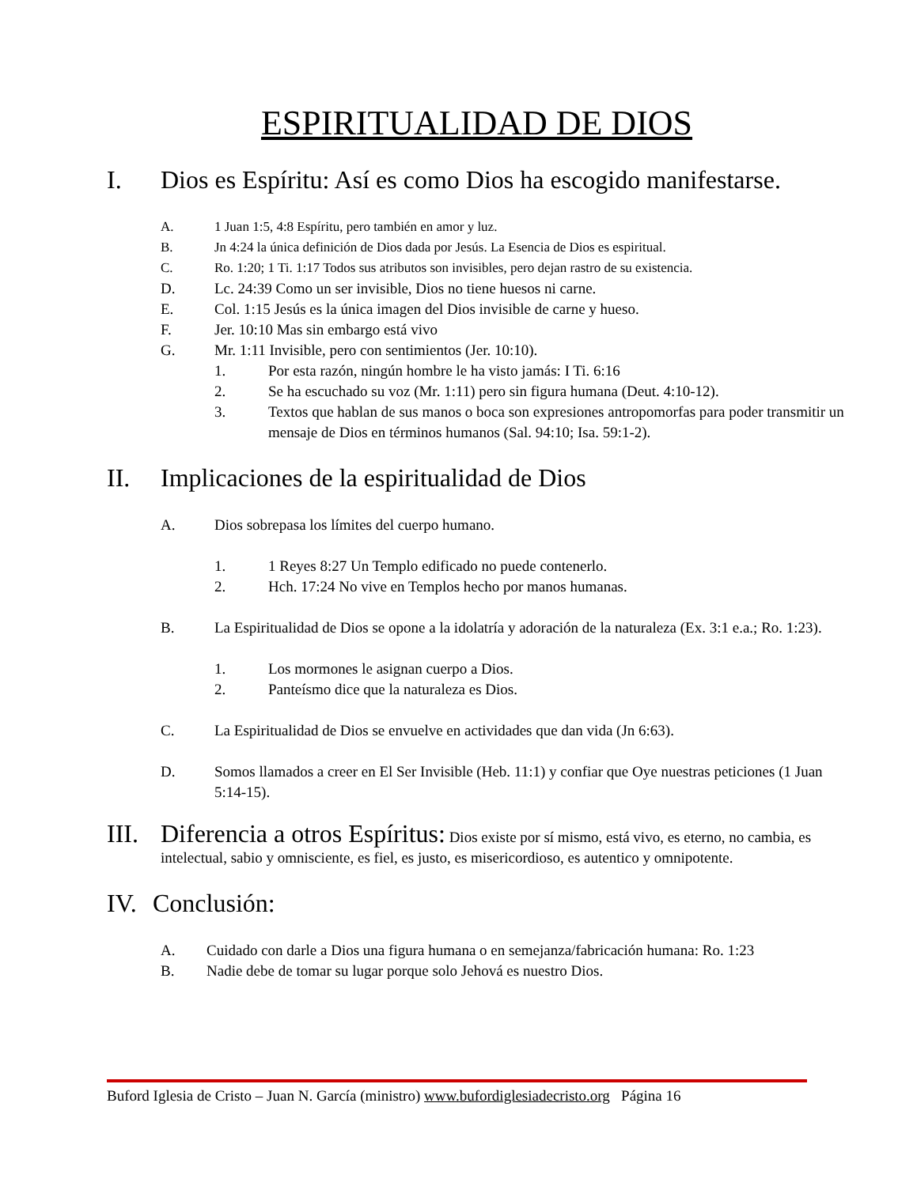ESPIRITUALIDAD DE DIOS
I. Dios es Espíritu: Así es como Dios ha escogido manifestarse.
A. 1 Juan 1:5, 4:8 Espíritu, pero también en amor y luz.
B. Jn 4:24 la única definición de Dios dada por Jesús. La Esencia de Dios es espiritual.
C. Ro. 1:20; 1 Ti. 1:17 Todos sus atributos son invisibles, pero dejan rastro de su existencia.
D. Lc. 24:39 Como un ser invisible, Dios no tiene huesos ni carne.
E. Col. 1:15 Jesús es la única imagen del Dios invisible de carne y hueso.
F. Jer. 10:10 Mas sin embargo está vivo
G. Mr. 1:11 Invisible, pero con sentimientos (Jer. 10:10).
1. Por esta razón, ningún hombre le ha visto jamás: I Ti. 6:16
2. Se ha escuchado su voz (Mr. 1:11) pero sin figura humana (Deut. 4:10-12).
3. Textos que hablan de sus manos o boca son expresiones antropomorfas para poder transmitir un mensaje de Dios en términos humanos (Sal. 94:10; Isa. 59:1-2).
II. Implicaciones de la espiritualidad de Dios
A. Dios sobrepasa los límites del cuerpo humano.
1. 1 Reyes 8:27 Un Templo edificado no puede contenerlo.
2. Hch. 17:24 No vive en Templos hecho por manos humanas.
B. La Espiritualidad de Dios se opone a la idolatría y adoración de la naturaleza (Ex. 3:1 e.a.; Ro. 1:23).
1. Los mormones le asignan cuerpo a Dios.
2. Panteísmo dice que la naturaleza es Dios.
C. La Espiritualidad de Dios se envuelve en actividades que dan vida (Jn 6:63).
D. Somos llamados a creer en El Ser Invisible (Heb. 11:1) y confiar que Oye nuestras peticiones (1 Juan 5:14-15).
III. Diferencia a otros Espíritus: Dios existe por sí mismo, está vivo, es eterno, no cambia, es intelectual, sabio y omnisciente, es fiel, es justo, es misericordioso, es autentico y omnipotente.
IV. Conclusión:
A. Cuidado con darle a Dios una figura humana o en semejanza/fabricación humana: Ro. 1:23
B. Nadie debe de tomar su lugar porque solo Jehová es nuestro Dios.
Buford Iglesia de Cristo – Juan N. García (ministro) www.bufordiglesiadecristo.org Página 16